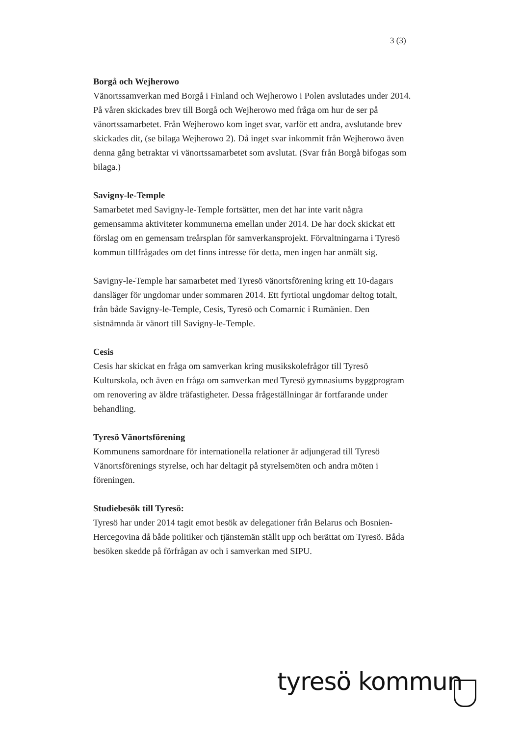3 (3)
Borgå och Wejherowo
Vänortssamverkan med Borgå i Finland och Wejherowo i Polen avslutades under 2014. På våren skickades brev till Borgå och Wejherowo med fråga om hur de ser på vänortssamarbetet. Från Wejherowo kom inget svar, varför ett andra, avslutande brev skickades dit, (se bilaga Wejherowo 2). Då inget svar inkommit från Wejherowo även denna gång betraktar vi vänortssamarbetet som avslutat. (Svar från Borgå bifogas som bilaga.)
Savigny-le-Temple
Samarbetet med Savigny-le-Temple fortsätter, men det har inte varit några gemensamma aktiviteter kommunerna emellan under 2014. De har dock skickat ett förslag om en gemensam treårsplan för samverkansprojekt. Förvaltningarna i Tyresö kommun tillfrågades om det finns intresse för detta, men ingen har anmält sig.
Savigny-le-Temple har samarbetet med Tyresö vänortsförening kring ett 10-dagars dansläger för ungdomar under sommaren 2014. Ett fyrtiotal ungdomar deltog totalt, från både Savigny-le-Temple, Cesis, Tyresö och Comarnic i Rumänien. Den sistnämnda är vänort till Savigny-le-Temple.
Cesis
Cesis har skickat en fråga om samverkan kring musikskolefrågor till Tyresö Kulturskola, och även en fråga om samverkan med Tyresö gymnasiums byggprogram om renovering av äldre träfastigheter. Dessa frågeställningar är fortfarande under behandling.
Tyresö Vänortsförening
Kommunens samordnare för internationella relationer är adjungerad till Tyresö Vänortsförenings styrelse, och har deltagit på styrelsemöten och andra möten i föreningen.
Studiebesök till Tyresö:
Tyresö har under 2014 tagit emot besök av delegationer från Belarus och Bosnien-Hercegovina då både politiker och tjänstemän ställt upp och berättat om Tyresö. Båda besöken skedde på förfrågan av och i samverkan med SIPU.
tyresö kommun